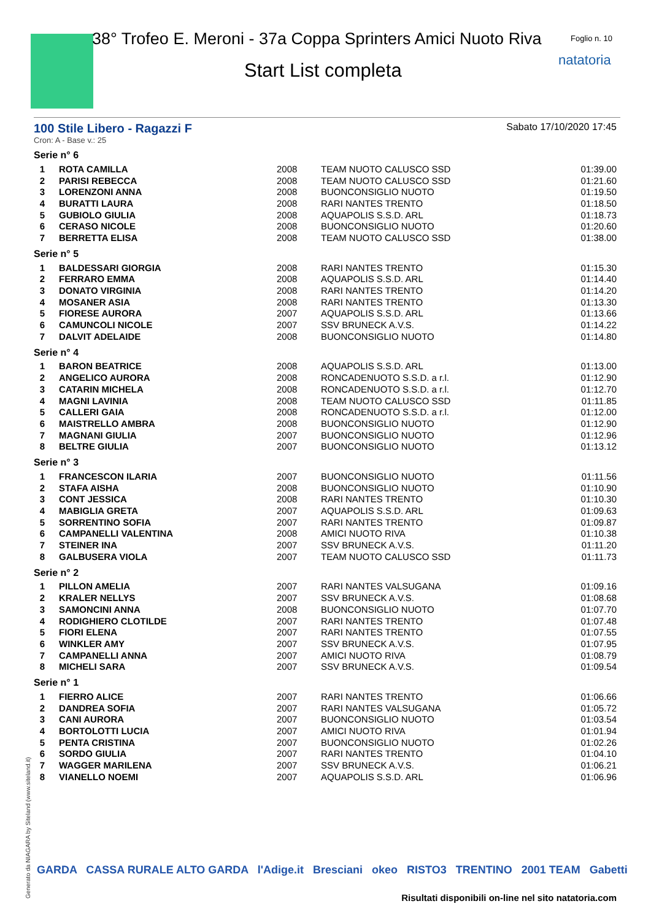38° Trofeo E. Meroni - 37a Coppa Sprinters Amici Nuoto Riva
Foglio n. 10
Start List completa natatoria
100 Stile Libero - Ragazzi F Sabato 17/10/2020 17:45
Cron: A - Base v.: 25
Serie n° 6
| 1 | ROTA CAMILLA | 2008 | TEAM NUOTO CALUSCO SSD | 01:39.00 |
| 2 | PARISI REBECCA | 2008 | TEAM NUOTO CALUSCO SSD | 01:21.60 |
| 3 | LORENZONI ANNA | 2008 | BUONCONSIGLIO NUOTO | 01:19.50 |
| 4 | BURATTI LAURA | 2008 | RARI NANTES TRENTO | 01:18.50 |
| 5 | GUBIOLO GIULIA | 2008 | AQUAPOLIS S.S.D. ARL | 01:18.73 |
| 6 | CERASO NICOLE | 2008 | BUONCONSIGLIO NUOTO | 01:20.60 |
| 7 | BERRETTA ELISA | 2008 | TEAM NUOTO CALUSCO SSD | 01:38.00 |
Serie n° 5
| 1 | BALDESSARI GIORGIA | 2008 | RARI NANTES TRENTO | 01:15.30 |
| 2 | FERRARO EMMA | 2008 | AQUAPOLIS S.S.D. ARL | 01:14.40 |
| 3 | DONATO VIRGINIA | 2008 | RARI NANTES TRENTO | 01:14.20 |
| 4 | MOSANER ASIA | 2008 | RARI NANTES TRENTO | 01:13.30 |
| 5 | FIORESE AURORA | 2007 | AQUAPOLIS S.S.D. ARL | 01:13.66 |
| 6 | CAMUNCOLI NICOLE | 2007 | SSV BRUNECK A.V.S. | 01:14.22 |
| 7 | DALVIT ADELAIDE | 2008 | BUONCONSIGLIO NUOTO | 01:14.80 |
Serie n° 4
| 1 | BARON BEATRICE | 2008 | AQUAPOLIS S.S.D. ARL | 01:13.00 |
| 2 | ANGELICO AURORA | 2008 | RONCADENUOTO S.S.D. a r.l. | 01:12.90 |
| 3 | CATARIN MICHELA | 2008 | RONCADENUOTO S.S.D. a r.l. | 01:12.70 |
| 4 | MAGNI LAVINIA | 2008 | TEAM NUOTO CALUSCO SSD | 01:11.85 |
| 5 | CALLERI GAIA | 2008 | RONCADENUOTO S.S.D. a r.l. | 01:12.00 |
| 6 | MAISTRELLO AMBRA | 2008 | BUONCONSIGLIO NUOTO | 01:12.90 |
| 7 | MAGNANI GIULIA | 2007 | BUONCONSIGLIO NUOTO | 01:12.96 |
| 8 | BELTRE GIULIA | 2007 | BUONCONSIGLIO NUOTO | 01:13.12 |
Serie n° 3
| 1 | FRANCESCON ILARIA | 2007 | BUONCONSIGLIO NUOTO | 01:11.56 |
| 2 | STAFA AISHA | 2008 | BUONCONSIGLIO NUOTO | 01:10.90 |
| 3 | CONT JESSICA | 2008 | RARI NANTES TRENTO | 01:10.30 |
| 4 | MABIGLIA GRETA | 2007 | AQUAPOLIS S.S.D. ARL | 01:09.63 |
| 5 | SORRENTINO SOFIA | 2007 | RARI NANTES TRENTO | 01:09.87 |
| 6 | CAMPANELLI VALENTINA | 2008 | AMICI NUOTO RIVA | 01:10.38 |
| 7 | STEINER INA | 2007 | SSV BRUNECK A.V.S. | 01:11.20 |
| 8 | GALBUSERA VIOLA | 2007 | TEAM NUOTO CALUSCO SSD | 01:11.73 |
Serie n° 2
| 1 | PILLON AMELIA | 2007 | RARI NANTES VALSUGANA | 01:09.16 |
| 2 | KRALER NELLYS | 2007 | SSV BRUNECK A.V.S. | 01:08.68 |
| 3 | SAMONCINI ANNA | 2008 | BUONCONSIGLIO NUOTO | 01:07.70 |
| 4 | RODIGHIERO CLOTILDE | 2007 | RARI NANTES TRENTO | 01:07.48 |
| 5 | FIORI ELENA | 2007 | RARI NANTES TRENTO | 01:07.55 |
| 6 | WINKLER AMY | 2007 | SSV BRUNECK A.V.S. | 01:07.95 |
| 7 | CAMPANELLI ANNA | 2007 | AMICI NUOTO RIVA | 01:08.79 |
| 8 | MICHELI SARA | 2007 | SSV BRUNECK A.V.S. | 01:09.54 |
Serie n° 1
| 1 | FIERRO ALICE | 2007 | RARI NANTES TRENTO | 01:06.66 |
| 2 | DANDREA SOFIA | 2007 | RARI NANTES VALSUGANA | 01:05.72 |
| 3 | CANI AURORA | 2007 | BUONCONSIGLIO NUOTO | 01:03.54 |
| 4 | BORTOLOTTI LUCIA | 2007 | AMICI NUOTO RIVA | 01:01.94 |
| 5 | PENTA CRISTINA | 2007 | BUONCONSIGLIO NUOTO | 01:02.26 |
| 6 | SORDO GIULIA | 2007 | RARI NANTES TRENTO | 01:04.10 |
| 7 | WAGGER MARILENA | 2007 | SSV BRUNECK A.V.S. | 01:06.21 |
| 8 | VIANELLO NOEMI | 2007 | AQUAPOLIS S.S.D. ARL | 01:06.96 |
Generato da NIAGARA by Siteland (www.siteland.it)
GARDA CASSA RURALE ALTO GARDA l'Adige.it Bresciani okeo RISTO3 TRENTINO 2001 TEAM Gabetti
Risultati disponibili on-line nel sito natatoria.com